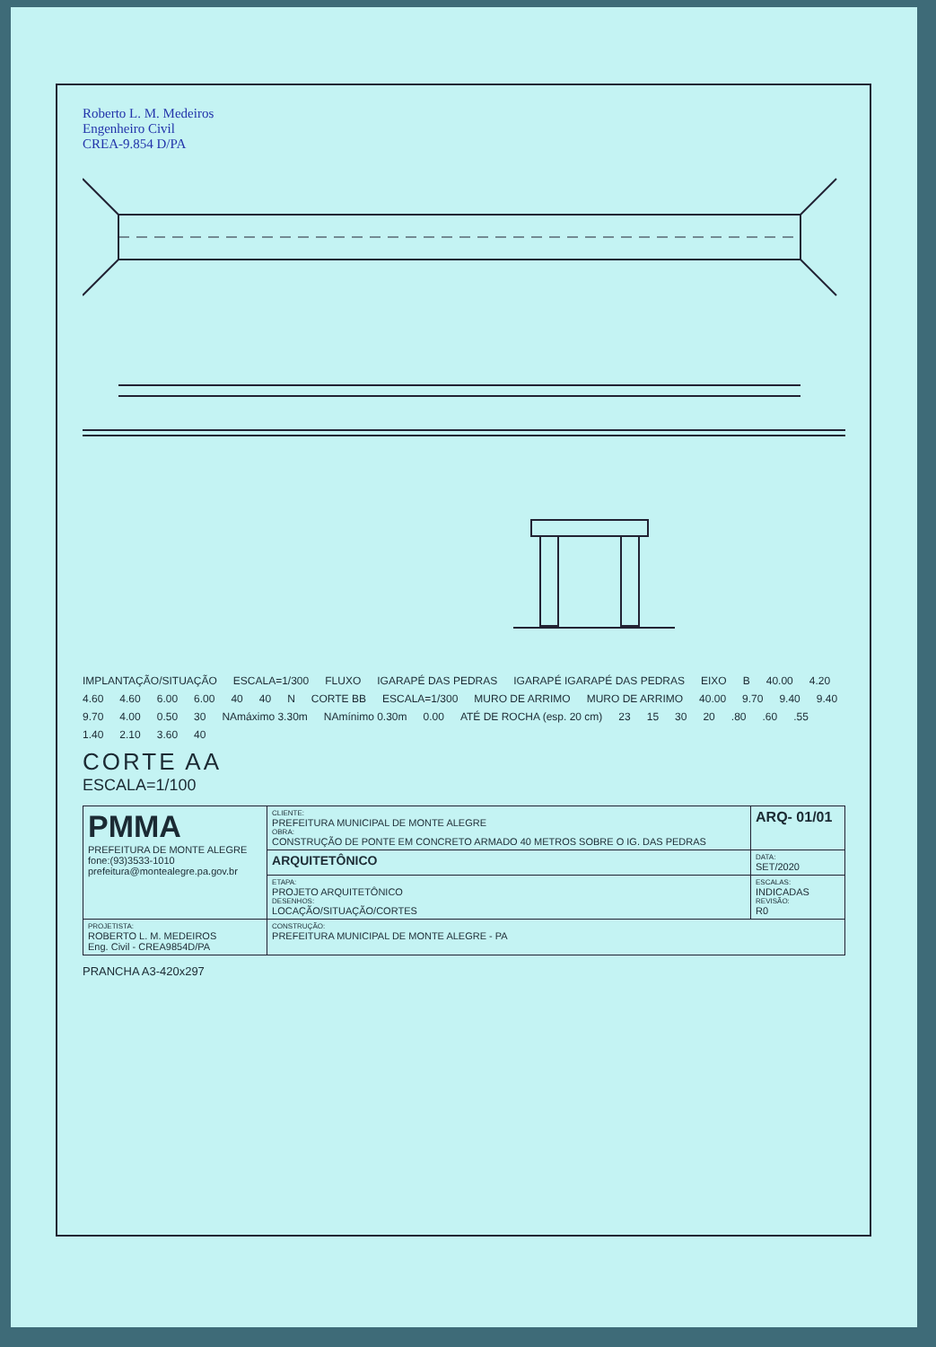Roberto L. M. Medeiros
Engenheiro Civil
CREA-9.854 D/PA
IMPLANTAÇÃO/SITUAÇÃO ESCALA=1/300 FLUXO IGARAPÉ DAS PEDRAS IGARAPÉ IGARAPÉ DAS PEDRAS EIXO B 40.00 4.20 4.60 4.60 6.00 6.00 40 40 N CORTE BB ESCALA=1/300 MURO DE ARRIMO MURO DE ARRIMO 40.00 9.70 9.40 9.40 9.70 4.00 0.50 30 NAmáximo 3.30m NAmínimo 0.30m 0.00 ATÉ DE ROCHA (esp. 20 cm) 23 15 30 20.80.60.55 1.40 2.10 3.60 40
CORTE AA
ESCALA=1/100
| PMMA PREFEITURA DE MONTE ALEGRE fone:(93)3533-1010 prefeitura@montealegre.pa.gov.br | CLIENTE: PREFEITURA MUNICIPAL DE MONTE ALEGRE OBRA: CONSTRUÇÃO DE PONTE EM CONCRETO ARMADO 40 METROS SOBRE O IG. DAS PEDRAS | ARQ- 01/01 |
| | ARQUITETÔNICO | DATA: SET/2020 |
| | ETAPA: PROJETO ARQUITETÔNICO DESENHOS: LOCAÇÃO/SITUAÇÃO/CORTES | ESCALAS: INDICADAS REVISÃO: R0 |
| PROJETISTA: ROBERTO L. M. MEDEIROS Eng. Civil - CREA9854D/PA | CONSTRUÇÃO: PREFEITURA MUNICIPAL DE MONTE ALEGRE - PA | |
PRANCHA A3-420x297